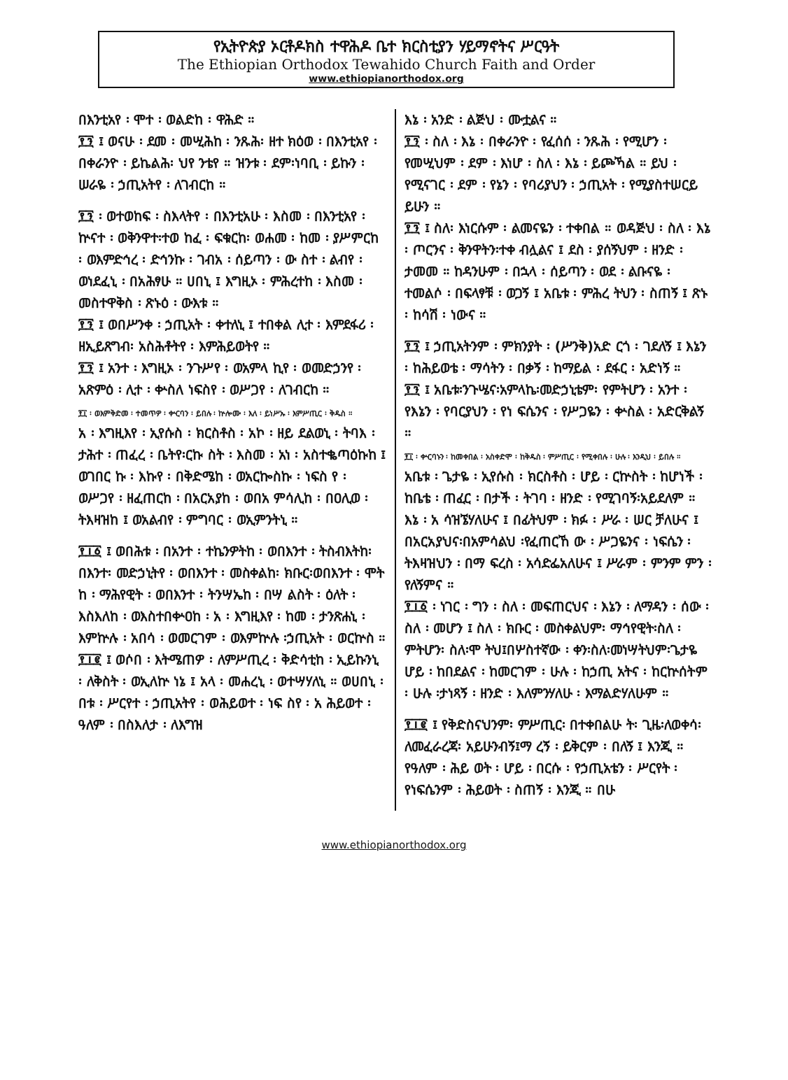የኢትዮጵያ ኦርቶዶክስ ተዋሕዶ ቤተ ክርስቲያን ሃይማኖትና ሥርዓት
The Ethiopian Orthodox Tewahido Church Faith and Order
www.ethiopianorthodox.org
በእንቲአየ ፡ ሞተ ፡ ወልድከ ፡ ዋሕድ ።
፻፺ ፤ ወናሁ ፡ ደመ ፡ መሢሕከ ፡ ንጹሕ፡ ዘተ ክዕወ ፡ በእንቲአየ ፡ በቀራንዮ ፡ ይኬልሕ፡ ህየ ንቴየ ። ዝንቱ ፡ ደም፡ነባቢ ፡ ይኩን ፡ ሠራዬ ፡ ኃጢአትየ ፡ ለገብርከ ።
፻፺ ፡ ወተወከፍ ፡ ስእላትየ ፡ በእንቲአሁ ፡ እስመ ፡ በእንቲአየ ፡ ኵናተ ፡ ወቅንዋተ፡ተወ ከፈ ፡ ፍቁርከ፡ ወሐመ ፡ ከመ ፡ ያሥምርከ ፡ ወእምድኅረ ፡ ድኅንኩ ፡ ገብአ ፡ ሰይጣን ፡ ው ስተ ፡ ልብየ ፡ ወነደፈኒ ፡ በአሕፃሁ ። ሀበኒ ፤ እግዚኦ ፡ ምሕረተከ ፡ እስመ ፡ መስተዋቅስ ፡ ጽኑዕ ፡ ውእቱ ።
፻፺ ፤ ወበሥንቀ ፡ ኃጢአት ፡ ቀተለኒ ፤ ተበቀል ሊተ ፡ እምደፋሪ ፡ ዘኢይጸግብ፡ አስሕቶትየ ፡ እምሕይወትየ ።
፻፺ ፤ አንተ ፡ እግዚኦ ፡ ንጉሥየ ፡ ወአምላ ኪየ ፡ ወመድኃንየ ፡ አጽምዕ ፡ ሊተ ፡ ቍስለ ነፍስየ ፡ ወሥጋየ ፡ ለገብርከ ።
፻፲ ፡ ወእምቅድመ ፡ ተመጥዎ ፡ ቍርባን ፡ ይበሉ ፡ ኵሎሙ ፡ እለ ፡ ይነሥኡ ፡ እምሥጢር ፡ ቅዱስ ።
አ ፡ እግዚእየ ፡ ኢየሱስ ፡ ክርስቶስ ፡ አኮ ፡ ዘይ ደልወኒ ፡ ትባእ ፡ ታሕተ ፡ ጠፈረ ፡ ቤትየ፡ርኩ ስት ፡ እስመ ፡ አነ ፡ አስተቈጣዕኩከ ፤ ወገበር ኩ ፡ እኩየ ፡ በቅድሜከ ፡ ወአርኰስኩ ፡ ነፍስ የ ፡ ወሥጋየ ፡ ዘፈጠርከ ፡ በአርአያከ ፡ ወበአ ምሳሊከ ፡ በዐሊወ ፡ ትእዛዝከ ፤ ወአልብየ ፡ ምግባር ፡ ወኢምንትኒ ።
፻፲፩ ፤ ወበሕቱ ፡ በአንተ ፡ ተኬንዎትከ ፡ ወበእንተ ፡ ትስብእትከ፡በእንተ፡ መድኃኒትየ ፡ ወበእንተ ፡ መስቀልከ፡ ክቡር፡ወበእንተ ፡ ሞት ከ ፡ ማሕየዊት ፡ ወበእንተ ፡ ትንሣኤከ ፡ በሣ ልስት ፡ ዕለት ፡ እስእለከ ፡ ወእስተበቍዐከ ፡ አ ፡ እግዚእየ ፡ ከመ ፡ ታንጽሐኒ ፡ እምኵሉ ፡ አበሳ ፡ ወመርገም ፡ ወእምኵሉ ፡ኃጢአት ፡ ወርኵስ ።
፻፲፪ ፤ ወሶበ ፡ እትሜጠዎ ፡ ለምሥጢረ ፡ ቅድሳቲከ ፡ ኢይኩንኒ ፡ ለቅስት ፡ ወኢለኵ ነኔ ፤ አላ ፡ መሐረኒ ፡ ወተሣሃለኒ ። ወሀበኒ ፡ በቱ ፡ ሥርየተ ፡ ኃጢአትየ ፡ ወሕይወተ ፡ ነፍ ስየ ፡ አ ሕይወተ ፡ ዓለም ፡ በስእለታ ፡ ለእግዝ
እኔ ፡ አንድ ፡ ልጅህ ፡ ሙቷልና ።
፻፺ ፡ ስለ ፡ እኔ ፡ በቀራንዮ ፡ የፈሰሰ ፡ ንጹሕ ፡ የሚሆን ፡ የመሢህም ፡ ደም ፡ እነሆ ፡ ስለ ፡ እኔ ፡ ይጮኻል ። ይህ ፡ የሚናገር ፡ ደም ፡ የኔን ፡ የባሪያህን ፡ ኃጢአት ፡ የሚያስተሠርይ ይሁን ።
፻፺ ፤ ስለ፡ እነርሱም ፡ ልመናዬን ፡ ተቀበል ። ወዳጅህ ፡ ስለ ፡ እኔ ፡ ጦርንና ፡ ቅንዋትን፡ተቀ ብሏልና ፤ ደስ ፡ ያሰኝህም ፡ ዘንድ ፡ ታመመ ። ከዳንሁም ፡ በኋላ ፡ ሰይጣን ፡ ወደ ፡ ልቡናዬ ፡ ተመልሶ ፡ በፍላፃቹ ፡ ወጋኝ ፤ አቤቱ ፡ ምሕረ ትህን ፡ ስጠኝ ፤ ጽኑ ፡ ከሳሽ ፡ ነውና ።
፻፺ ፤ ኃጢአትንም ፡ ምክንያት ፡ (ሥንቅ)አድ ርጎ ፡ ገደለኝ ፤ እኔን ፡ ከሕይወቴ ፡ ማሳትን ፡ በቃኝ ፡ ከማይል ፡ ደፋር ፡ አድነኝ ።
፻፺ ፤ አቤቱ፡ንጉሤና፡አምላኬ፡መድኃኒቴም፡ የምትሆን ፡ አንተ ፡ የእኔን ፡ የባርያህን ፡ የነ ፍሴንና ፡ የሥጋዬን ፡ ቍስል ፡ አድርቅልኝ ።
፻፲ ፡ ቍርባኑን ፡ ከመቀበል ፡ አስቀድሞ ፡ ከቅዱስ ፡ ምሥጢር ፡ የሚቀበሉ ፡ ሁሉ ፡ እንዲህ ፡ ይበሉ ።
አቤቱ ፡ ጌታዬ ፡ ኢየሱስ ፡ ክርስቶስ ፡ ሆይ ፡ ርኵስት ፡ ከሆነች ፡ ከቤቴ ፡ ጠፈር ፡ በታች ፡ ትገባ ፡ ዘንድ ፡ የሚገባኝ፡አይደለም ። እኔ ፡ አ ሳዝኜሃለሁና ፤ በፊትህም ፡ ክፉ ፡ ሥራ ፡ ሠር ቻለሁና ፤ በአርአያህና፡በአምሳልህ ፡የፈጠርኸ ው ፡ ሥጋዬንና ፡ ነፍሴን ፡ ትእዛዝህን ፡ በማ ፍረስ ፡ አሳድፌአለሁና ፤ ሥራም ፡ ምንም ምን ፡ የለኝምና ።
፻፲፩ ፡ ነገር ፡ ግን ፡ ስለ ፡ መፍጠርህና ፡ እኔን ፡ ለማዳን ፡ ሰው ፡ ስለ ፡ መሆን ፤ ስለ ፡ ክቡር ፡ መስቀልህም፡ ማኅየዊት፡ስለ ፡ ምትሆን፡ ስለ፡ሞ ትህ፤በሦስተኛው ፡ ቀን፡ስለ፡መነሣትህም፡ጌታዬ ሆይ ፡ ከበደልና ፡ ከመርገም ፡ ሁሉ ፡ ከኃጢ አትና ፡ ከርኵሰትም ፡ ሁሉ ፡ታነጻኝ ፡ ዘንድ ፡ እለምንሃለሁ ፡ እማልድሃለሁም ።
፻፲፪ ፤ የቅድስናህንም፡ ምሥጢር፡ በተቀበልሁ ት፡ ጊዜ፡ለወቀሳ፡ለመፈራረጃ፡ አይሁንብኝ፤ማ ረኝ ፡ ይቅርም ፡ በለኝ ፤ እንጂ ። የዓለም ፡ ሕይ ወት ፡ ሆይ ፡ በርሱ ፡ የኃጢአቴን ፡ ሥርየት ፡ የነፍሴንም ፡ ሕይወት ፡ ስጠኝ ፡ እንጂ ። በሁ
www.ethiopianorthodox.org